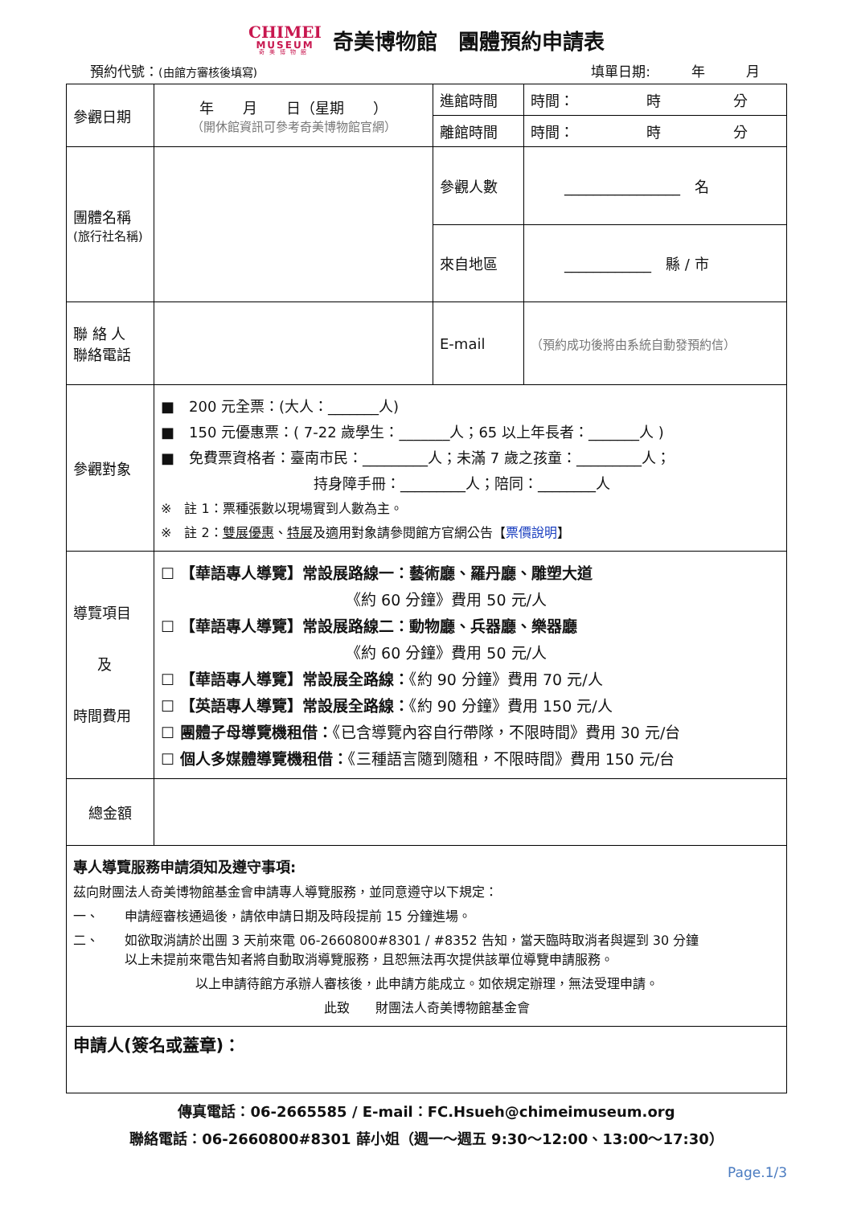CHIMEI
MUSEUM
奇美博物館
奇美博物館　團體預約申請表
預約代號：(由館方審核後填寫) 填單日期:　　　年　　　月　　
| 參觀日期 | 年 月 日（星期 ） （開休館資訊可參考奇美博物館官網） | 進館時間 | 時間： 時 分 |
| | | 離館時間 | 時間： 時 分 |
| 團體名稱 (旅行社名稱) | | 參觀人數 | ________________ 名 |
| | | 來自地區 | ____________ 縣 / 市 |
| 聯 絡 人 聯絡電話 | | E-mail | （預約成功後將由系統自動發預約信） |
| 參觀對象 | ■ 200 元全票：(大人：_______人) ■ 150 元優惠票：( 7-22 歲學生：_______人；65 以上年長者：_______人 ) ■ 免費票資格者：臺南市民：_________人；未滿 7 歲之孩童：_________人； 持身障手冊：_________人；陪同：________人 ※ 註 1：票種張數以現場實到人數為主。 ※ 註 2： 雙展優惠 、 特展 及適用對象請參閱館方官網公告【 票價說明 】 | | |
| 導覽項目 及 時間費用 | ☐ 【華語專人導覽】常設展路線一：藝術廳、羅丹廳、雕塑大道 《約 60 分鐘》費用 50 元/人 ☐ 【華語專人導覽】常設展路線二：動物廳、兵器廳、樂器廳 《約 60 分鐘》費用 50 元/人 ☐ 【華語專人導覽】常設展全路線： 《約 90 分鐘》費用 70 元/人 ☐ 【英語專人導覽】常設展全路線： 《約 90 分鐘》費用 150 元/人 ☐ 團體子母導覽機租借： 《已含導覽內容自行帶隊，不限時間》費用 30 元/台 ☐ 個人多媒體導覽機租借： 《三種語言隨到隨租，不限時間》費用 150 元/台 | | |
| 總金額 | | | |
| 專人導覽服務申請須知及遵守事項: 茲向財團法人奇美博物館基金會申請專人導覽服務，並同意遵守以下規定： 一、 申請經審核通過後，請依申請日期及時段提前 15 分鐘進場。 二、 如欲取消請於出團 3 天前來電 06-2660800#8301 / #8352 告知，當天臨時取消者與遲到 30 分鐘 以上未提前來電告知者將自動取消導覽服務，且恕無法再次提供該單位導覽申請服務。 以上申請待館方承辦人審核後，此申請方能成立。如依規定辦理，無法受理申請。 此致 財團法人奇美博物館基金會 | | | |
| 申請人(簽名或蓋章)： | | | |
傳真電話：06-2665585 / E-mail：FC.Hsueh@chimeimuseum.org
聯絡電話：06-2660800#8301 薛小姐（週一～週五 9:30～12:00、13:00～17:30）
Page.1/3